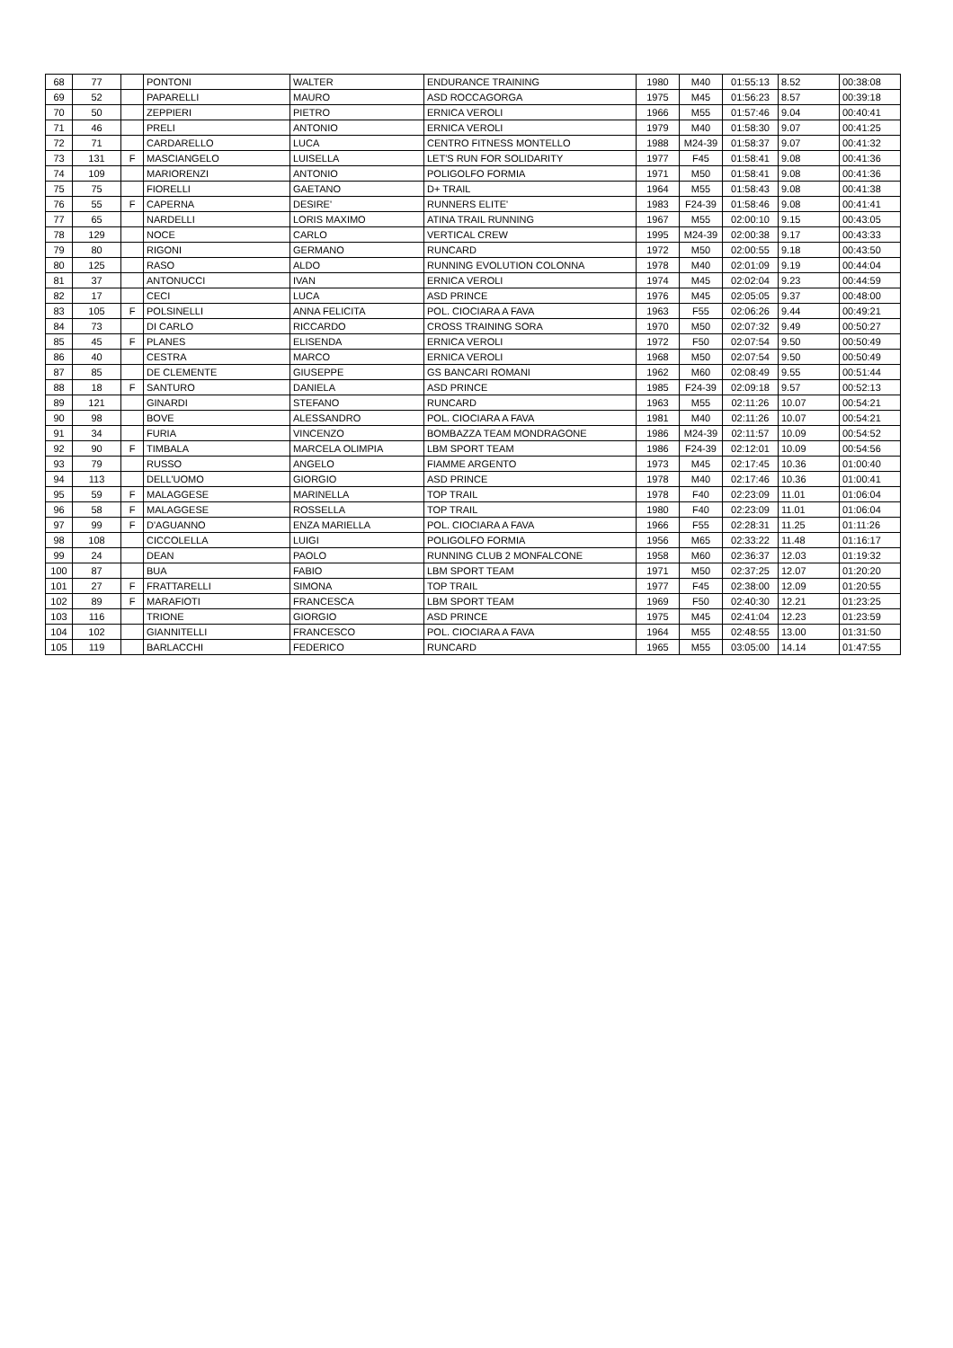| 68 | 77 | | PONTONI | WALTER | ENDURANCE TRAINING | 1980 | M40 | 01:55:13 | 8.52 | 00:38:08 |
| 69 | 52 | | PAPARELLI | MAURO | ASD ROCCAGORGA | 1975 | M45 | 01:56:23 | 8.57 | 00:39:18 |
| 70 | 50 | | ZEPPIERI | PIETRO | ERNICA VEROLI | 1966 | M55 | 01:57:46 | 9.04 | 00:40:41 |
| 71 | 46 | | PRELI | ANTONIO | ERNICA VEROLI | 1979 | M40 | 01:58:30 | 9.07 | 00:41:25 |
| 72 | 71 | | CARDARELLO | LUCA | CENTRO FITNESS MONTELLO | 1988 | M24-39 | 01:58:37 | 9.07 | 00:41:32 |
| 73 | 131 | F | MASCIANGELO | LUISELLA | LET'S RUN FOR SOLIDARITY | 1977 | F45 | 01:58:41 | 9.08 | 00:41:36 |
| 74 | 109 | | MARIORENZI | ANTONIO | POLIGOLFO FORMIA | 1971 | M50 | 01:58:41 | 9.08 | 00:41:36 |
| 75 | 75 | | FIORELLI | GAETANO | D+ TRAIL | 1964 | M55 | 01:58:43 | 9.08 | 00:41:38 |
| 76 | 55 | F | CAPERNA | DESIRE' | RUNNERS ELITE' | 1983 | F24-39 | 01:58:46 | 9.08 | 00:41:41 |
| 77 | 65 | | NARDELLI | LORIS MAXIMO | ATINA TRAIL RUNNING | 1967 | M55 | 02:00:10 | 9.15 | 00:43:05 |
| 78 | 129 | | NOCE | CARLO | VERTICAL CREW | 1995 | M24-39 | 02:00:38 | 9.17 | 00:43:33 |
| 79 | 80 | | RIGONI | GERMANO | RUNCARD | 1972 | M50 | 02:00:55 | 9.18 | 00:43:50 |
| 80 | 125 | | RASO | ALDO | RUNNING EVOLUTION COLONNA | 1978 | M40 | 02:01:09 | 9.19 | 00:44:04 |
| 81 | 37 | | ANTONUCCI | IVAN | ERNICA VEROLI | 1974 | M45 | 02:02:04 | 9.23 | 00:44:59 |
| 82 | 17 | | CECI | LUCA | ASD PRINCE | 1976 | M45 | 02:05:05 | 9.37 | 00:48:00 |
| 83 | 105 | F | POLSINELLI | ANNA FELICITA | POL. CIOCIARA A FAVA | 1963 | F55 | 02:06:26 | 9.44 | 00:49:21 |
| 84 | 73 | | DI CARLO | RICCARDO | CROSS TRAINING SORA | 1970 | M50 | 02:07:32 | 9.49 | 00:50:27 |
| 85 | 45 | F | PLANES | ELISENDA | ERNICA VEROLI | 1972 | F50 | 02:07:54 | 9.50 | 00:50:49 |
| 86 | 40 | | CESTRA | MARCO | ERNICA VEROLI | 1968 | M50 | 02:07:54 | 9.50 | 00:50:49 |
| 87 | 85 | | DE CLEMENTE | GIUSEPPE | GS BANCARI ROMANI | 1962 | M60 | 02:08:49 | 9.55 | 00:51:44 |
| 88 | 18 | F | SANTURO | DANIELA | ASD PRINCE | 1985 | F24-39 | 02:09:18 | 9.57 | 00:52:13 |
| 89 | 121 | | GINARDI | STEFANO | RUNCARD | 1963 | M55 | 02:11:26 | 10.07 | 00:54:21 |
| 90 | 98 | | BOVE | ALESSANDRO | POL. CIOCIARA A FAVA | 1981 | M40 | 02:11:26 | 10.07 | 00:54:21 |
| 91 | 34 | | FURIA | VINCENZO | BOMBAZZA TEAM MONDRAGONE | 1986 | M24-39 | 02:11:57 | 10.09 | 00:54:52 |
| 92 | 90 | F | TIMBALA | MARCELA OLIMPIA | LBM SPORT TEAM | 1986 | F24-39 | 02:12:01 | 10.09 | 00:54:56 |
| 93 | 79 | | RUSSO | ANGELO | FIAMME ARGENTO | 1973 | M45 | 02:17:45 | 10.36 | 01:00:40 |
| 94 | 113 | | DELL'UOMO | GIORGIO | ASD PRINCE | 1978 | M40 | 02:17:46 | 10.36 | 01:00:41 |
| 95 | 59 | F | MALAGGESE | MARINELLA | TOP TRAIL | 1978 | F40 | 02:23:09 | 11.01 | 01:06:04 |
| 96 | 58 | F | MALAGGESE | ROSSELLA | TOP TRAIL | 1980 | F40 | 02:23:09 | 11.01 | 01:06:04 |
| 97 | 99 | F | D'AGUANNO | ENZA MARIELLA | POL. CIOCIARA A FAVA | 1966 | F55 | 02:28:31 | 11.25 | 01:11:26 |
| 98 | 108 | | CICCOLELLA | LUIGI | POLIGOLFO FORMIA | 1956 | M65 | 02:33:22 | 11.48 | 01:16:17 |
| 99 | 24 | | DEAN | PAOLO | RUNNING CLUB 2 MONFALCONE | 1958 | M60 | 02:36:37 | 12.03 | 01:19:32 |
| 100 | 87 | | BUA | FABIO | LBM SPORT TEAM | 1971 | M50 | 02:37:25 | 12.07 | 01:20:20 |
| 101 | 27 | F | FRATTARELLI | SIMONA | TOP TRAIL | 1977 | F45 | 02:38:00 | 12.09 | 01:20:55 |
| 102 | 89 | F | MARAFIOTI | FRANCESCA | LBM SPORT TEAM | 1969 | F50 | 02:40:30 | 12.21 | 01:23:25 |
| 103 | 116 | | TRIONE | GIORGIO | ASD PRINCE | 1975 | M45 | 02:41:04 | 12.23 | 01:23:59 |
| 104 | 102 | | GIANNITELLI | FRANCESCO | POL. CIOCIARA A FAVA | 1964 | M55 | 02:48:55 | 13.00 | 01:31:50 |
| 105 | 119 | | BARLACCHI | FEDERICO | RUNCARD | 1965 | M55 | 03:05:00 | 14.14 | 01:47:55 |